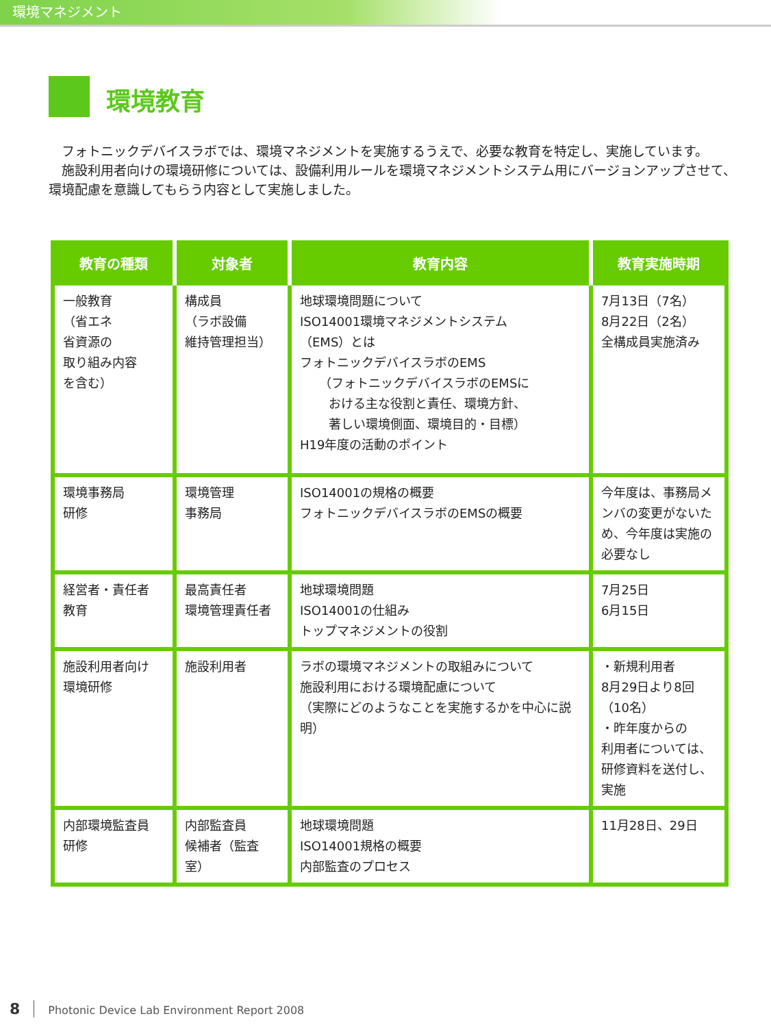環境マネジメント
環境教育
　フォトニックデバイスラボでは、環境マネジメントを実施するうえで、必要な教育を特定し、実施しています。
　施設利用者向けの環境研修については、設備利用ルールを環境マネジメントシステム用にバージョンアップさせて、環境配慮を意識してもらう内容として実施しました。
| 教育の種類 | 対象者 | 教育内容 | 教育実施時期 |
| --- | --- | --- | --- |
| 一般教育 （省エネ 省資源の 取り組み内容 を含む） | 構成員 （ラボ設備 維持管理担当） | 地球環境問題について ISO14001環境マネジメントシステム （EMS）とは フォトニックデバイスラボのEMS （フォトニックデバイスラボのEMSに おける主な役割と責任、環境方針、 著しい環境側面、環境目的・目標） H19年度の活動のポイント | 7月13日（7名） 8月22日（2名） 全構成員実施済み |
| 環境事務局 研修 | 環境管理 事務局 | ISO14001の規格の概要 フォトニックデバイスラボのEMSの概要 | 今年度は、事務局メンバの変更がないため、今年度は実施の必要なし |
| 経営者・責任者 教育 | 最高責任者 環境管理責任者 | 地球環境問題 ISO14001の仕組み トップマネジメントの役割 | 7月25日 6月15日 |
| 施設利用者向け 環境研修 | 施設利用者 | ラボの環境マネジメントの取組みについて 施設利用における環境配慮について （実際にどのようなことを実施するかを中心に説明） | ・新規利用者 8月29日より8回 （10名） ・昨年度からの 利用者については、研修資料を送付し、実施 |
| 内部環境監査員 研修 | 内部監査員 候補者（監査室） | 地球環境問題 ISO14001規格の概要 内部監査のプロセス | 11月28日、29日 |
8 Photonic Device Lab Environment Report 2008